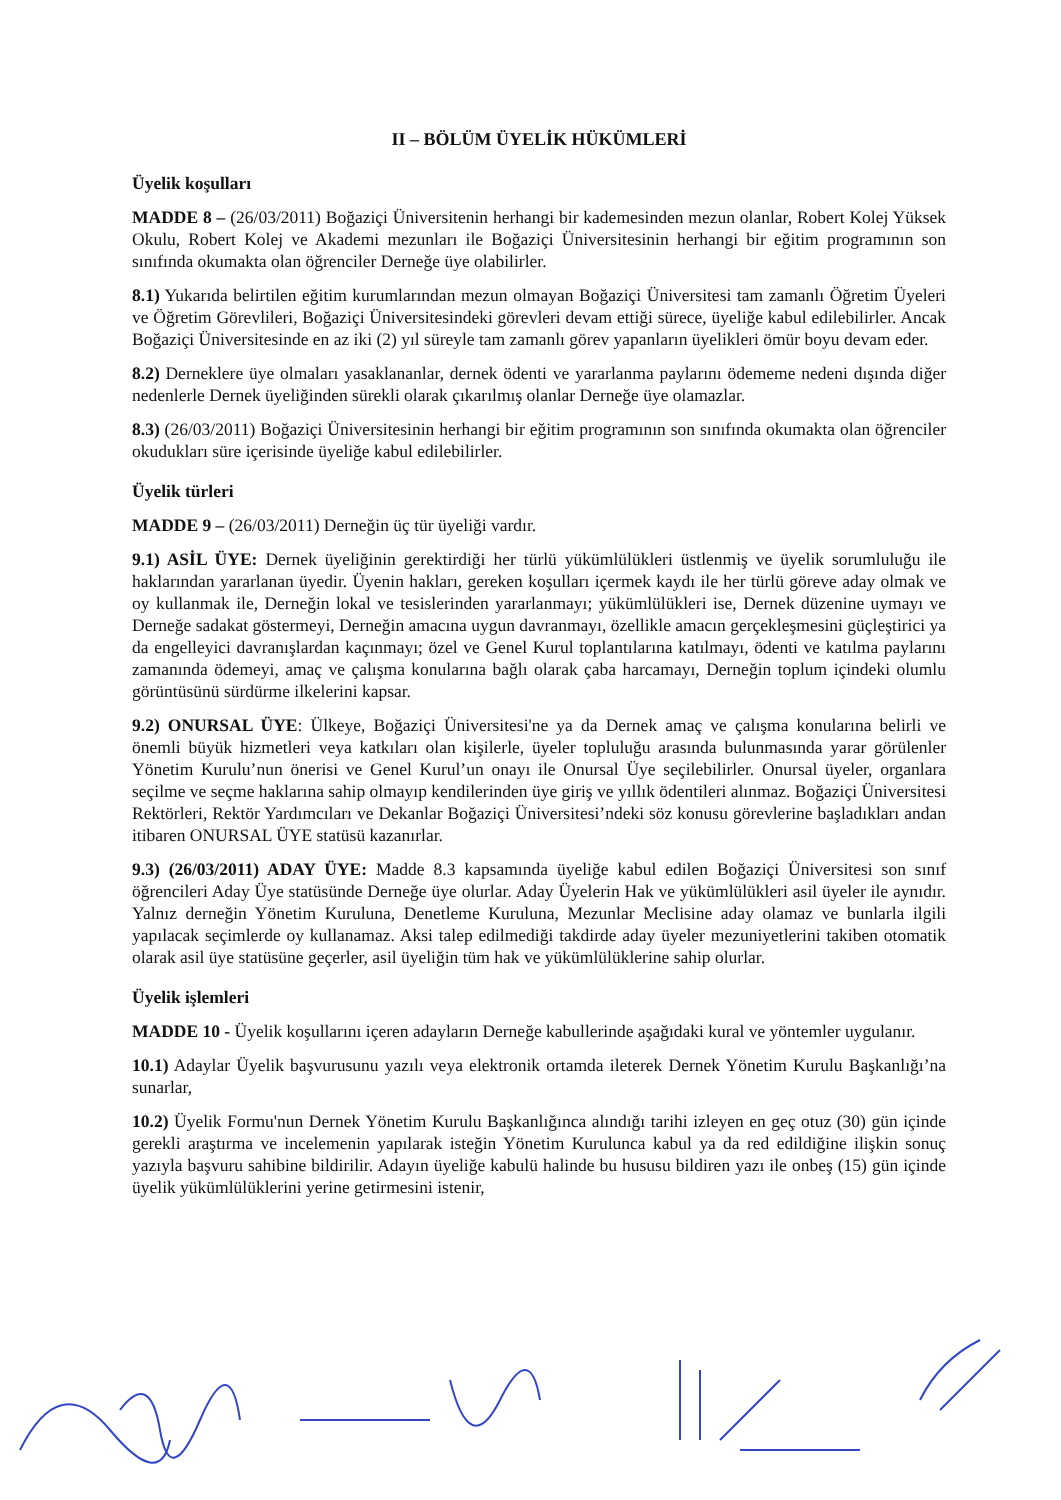II – BÖLÜM ÜYELİK HÜKÜMLERİ
Üyelik koşulları
MADDE 8 – (26/03/2011) Boğaziçi Üniversitenin herhangi bir kademesinden mezun olanlar, Robert Kolej Yüksek Okulu, Robert Kolej ve Akademi mezunları ile Boğaziçi Üniversitesinin herhangi bir eğitim programının son sınıfında okumakta olan öğrenciler Derneğe üye olabilirler.
8.1) Yukarıda belirtilen eğitim kurumlarından mezun olmayan Boğaziçi Üniversitesi tam zamanlı Öğretim Üyeleri ve Öğretim Görevlileri, Boğaziçi Üniversitesindeki görevleri devam ettiği sürece, üyeliğe kabul edilebilirler. Ancak Boğaziçi Üniversitesinde en az iki (2) yıl süreyle tam zamanlı görev yapanların üyelikleri ömür boyu devam eder.
8.2) Derneklere üye olmaları yasaklananlar, dernek ödenti ve yararlanma paylarını ödememe nedeni dışında diğer nedenlerle Dernek üyeliğinden sürekli olarak çıkarılmış olanlar Derneğe üye olamazlar.
8.3) (26/03/2011) Boğaziçi Üniversitesinin herhangi bir eğitim programının son sınıfında okumakta olan öğrenciler okudukları süre içerisinde üyeliğe kabul edilebilirler.
Üyelik türleri
MADDE 9 – (26/03/2011) Derneğin üç tür üyeliği vardır.
9.1) ASİL ÜYE: Dernek üyeliğinin gerektirdiği her türlü yükümlülükleri üstlenmiş ve üyelik sorumluluğu ile haklarından yararlanan üyedir. Üyenin hakları, gereken koşulları içermek kaydı ile her türlü göreve aday olmak ve oy kullanmak ile, Derneğin lokal ve tesislerinden yararlanmayı; yükümlülükleri ise, Dernek düzenine uymayı ve Derneğe sadakat göstermeyi, Derneğin amacına uygun davranmayı, özellikle amacın gerçekleşmesini güçleştirici ya da engelleyici davranışlardan kaçınmayı; özel ve Genel Kurul toplantılarına katılmayı, ödenti ve katılma paylarını zamanında ödemeyi, amaç ve çalışma konularına bağlı olarak çaba harcamayı, Derneğin toplum içindeki olumlu görüntüsünü sürdürme ilkelerini kapsar.
9.2) ONURSAL ÜYE: Ülkeye, Boğaziçi Üniversitesi'ne ya da Dernek amaç ve çalışma konularına belirli ve önemli büyük hizmetleri veya katkıları olan kişilerle, üyeler topluluğu arasında bulunmasında yarar görülenler Yönetim Kurulu’nun önerisi ve Genel Kurul’un onayı ile Onursal Üye seçilebilirler. Onursal üyeler, organlara seçilme ve seçme haklarına sahip olmayıp kendilerinden üye giriş ve yıllık ödentileri alınmaz. Boğaziçi Üniversitesi Rektörleri, Rektör Yardımcıları ve Dekanlar Boğaziçi Üniversitesi’ndeki söz konusu görevlerine başladıkları andan itibaren ONURSAL ÜYE statüsü kazanırlar.
9.3) (26/03/2011) ADAY ÜYE: Madde 8.3 kapsamında üyeliğe kabul edilen Boğaziçi Üniversitesi son sınıf öğrencileri Aday Üye statüsünde Derneğe üye olurlar. Aday Üyelerin Hak ve yükümlülükleri asil üyeler ile aynıdır. Yalnız derneğin Yönetim Kuruluna, Denetleme Kuruluna, Mezunlar Meclisine aday olamaz ve bunlarla ilgili yapılacak seçimlerde oy kullanamaz. Aksi talep edilmediği takdirde aday üyeler mezuniyetlerini takiben otomatik olarak asil üye statüsüne geçerler, asil üyeliğin tüm hak ve yükümlülüklerine sahip olurlar.
Üyelik işlemleri
MADDE 10 - Üyelik koşullarını içeren adayların Derneğe kabullerinde aşağıdaki kural ve yöntemler uygulanır.
10.1) Adaylar Üyelik başvurusunu yazılı veya elektronik ortamda ileterek Dernek Yönetim Kurulu Başkanlığı’na sunarlar,
10.2) Üyelik Formu'nun Dernek Yönetim Kurulu Başkanlığınca alındığı tarihi izleyen en geç otuz (30) gün içinde gerekli araştırma ve incelemenin yapılarak isteğin Yönetim Kurulunca kabul ya da red edildiğine ilişkin sonuç yazıyla başvuru sahibine bildirilir. Adayın üyeliğe kabulü halinde bu hususu bildiren yazı ile onbeş (15) gün içinde üyelik yükümlülüklerini yerine getirmesini istenir,